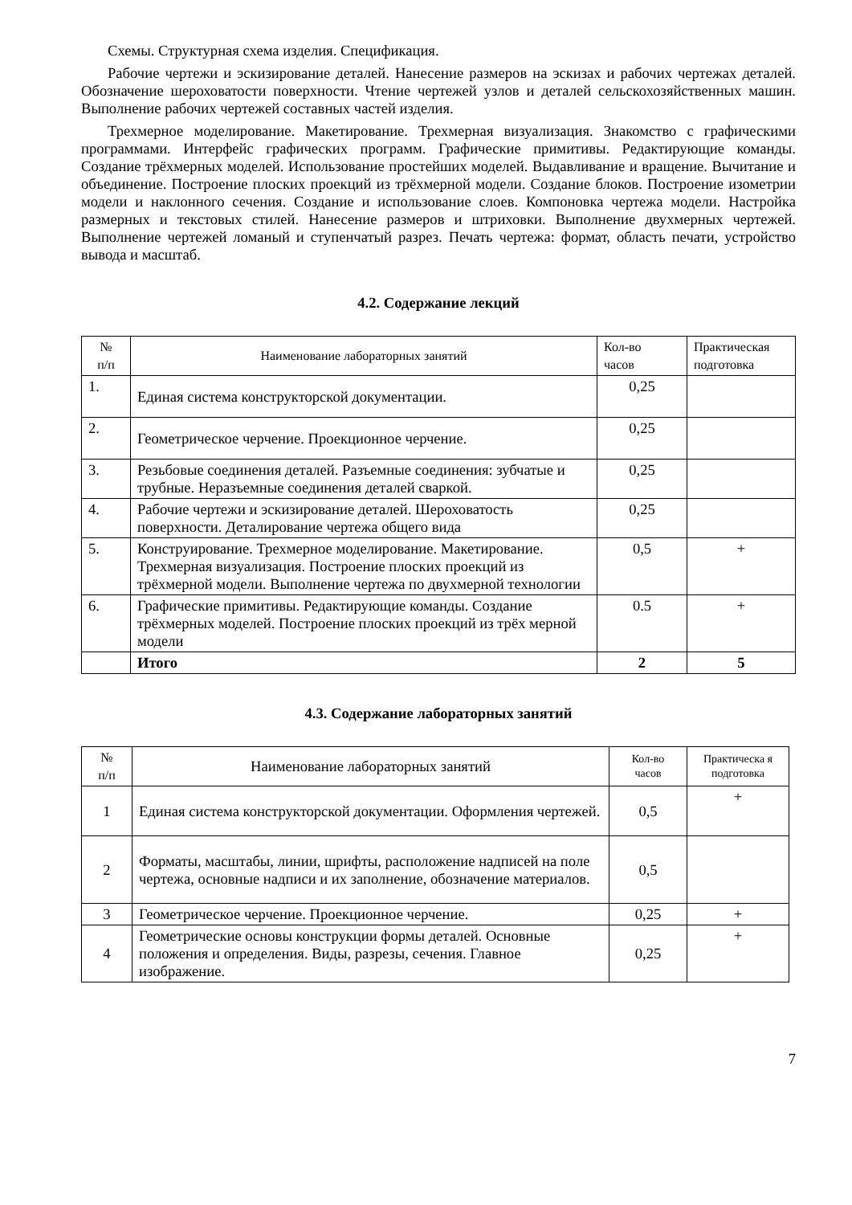Схемы. Структурная схема изделия. Спецификация.
Рабочие чертежи и эскизирование деталей. Нанесение размеров на эскизах и рабочих чертежах деталей. Обозначение шероховатости поверхности. Чтение чертежей узлов и деталей сельскохозяйственных машин. Выполнение рабочих чертежей составных частей изделия.
Трехмерное моделирование. Макетирование. Трехмерная визуализация. Знакомство с графическими программами. Интерфейс графических программ. Графические примитивы. Редактирующие команды. Создание трёхмерных моделей. Использование простейших моделей. Выдавливание и вращение. Вычитание и объединение. Построение плоских проекций из трёхмерной модели. Создание блоков. Построение изометрии модели и наклонного сечения. Создание и использование слоев. Компоновка чертежа модели. Настройка размерных и текстовых стилей. Нанесение размеров и штриховки. Выполнение двухмерных чертежей. Выполнение чертежей ломаный и ступенчатый разрез. Печать чертежа: формат, область печати, устройство вывода и масштаб.
4.2. Содержание лекций
| № п/п | Наименование лабораторных занятий | Кол-во часов | Практическая подготовка |
| --- | --- | --- | --- |
| 1. | Единая система конструкторской документации. | 0,25 | |
| 2. | Геометрическое черчение. Проекционное черчение. | 0,25 | |
| 3. | Резьбовые соединения деталей. Разъемные соединения: зубчатые и трубные. Неразъемные соединения деталей сваркой. | 0,25 | |
| 4. | Рабочие чертежи и эскизирование деталей. Шероховатость поверхности. Деталирование чертежа общего вида | 0,25 | |
| 5. | Конструирование. Трехмерное моделирование. Макетирование. Трехмерная визуализация. Построение плоских проекций из трёхмерной модели. Выполнение чертежа по двухмерной технологии | 0,5 | + |
| 6. | Графические примитивы. Редактирующие команды. Создание трёхмерных моделей. Построение плоских проекций из трёх мерной модели | 0.5 | + |
| | Итого | 2 | 5 |
4.3. Содержание лабораторных занятий
| № п/п | Наименование лабораторных занятий | Кол-во часов | Практическа я подготовка |
| --- | --- | --- | --- |
| 1 | Единая система конструкторской документации. Оформления чертежей. | 0,5 | + |
| 2 | Форматы, масштабы, линии, шрифты, расположение надписей на поле чертежа, основные надписи и их заполнение, обозначение материалов. | 0,5 | |
| 3 | Геометрическое черчение. Проекционное черчение. | 0,25 | + |
| 4 | Геометрические основы конструкции формы деталей. Основные положения и определения. Виды, разрезы, сечения. Главное изображение. | 0,25 | + |
7